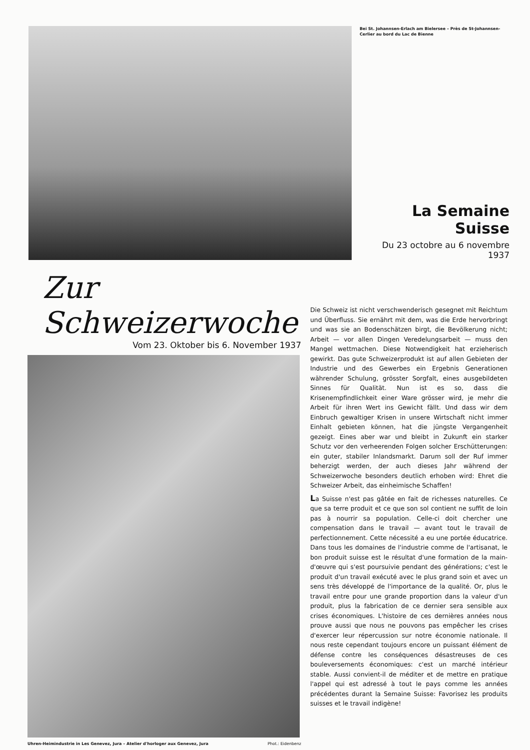Bei St. Johannsen-Erlach am Bielersee – Près de St-Johannsen-Cerlier au bord du Lac de Bienne
La Semaine Suisse
Du 23 octobre au 6 novembre 1937
Zur Schweizerwoche
Vom 23. Oktober bis 6. November 1937
Uhren-Heimindustrie in Les Genevez, Jura – Atelier d'horloger aux Genevez, Jura Phot.: Eidenbenz
Die Schweiz ist nicht verschwenderisch gesegnet mit Reichtum und Überfluss. Sie ernährt mit dem, was die Erde hervorbringt und was sie an Bodenschätzen birgt, die Bevölkerung nicht; Arbeit — vor allen Dingen Veredelungsarbeit — muss den Mangel wettmachen. Diese Notwendigkeit hat erzieherisch gewirkt. Das gute Schweizerprodukt ist auf allen Gebieten der Industrie und des Gewerbes ein Ergebnis Generationen währender Schulung, grösster Sorgfalt, eines ausgebildeten Sinnes für Qualität. Nun ist es so, dass die Krisenempfindlichkeit einer Ware grösser wird, je mehr die Arbeit für ihren Wert ins Gewicht fällt. Und dass wir dem Einbruch gewaltiger Krisen in unsere Wirtschaft nicht immer Einhalt gebieten können, hat die jüngste Vergangenheit gezeigt. Eines aber war und bleibt in Zukunft ein starker Schutz vor den verheerenden Folgen solcher Erschütterungen: ein guter, stabiler Inlandsmarkt. Darum soll der Ruf immer beherzigt werden, der auch dieses Jahr während der Schweizerwoche besonders deutlich erhoben wird: Ehret die Schweizer Arbeit, das einheimische Schaffen!
La Suisse n'est pas gâtée en fait de richesses naturelles. Ce que sa terre produit et ce que son sol contient ne suffit de loin pas à nourrir sa population. Celle-ci doit chercher une compensation dans le travail — avant tout le travail de perfectionnement. Cette nécessité a eu une portée éducatrice. Dans tous les domaines de l'industrie comme de l'artisanat, le bon produit suisse est le résultat d'une formation de la main-d'œuvre qui s'est poursuivie pendant des générations; c'est le produit d'un travail exécuté avec le plus grand soin et avec un sens très développé de l'importance de la qualité. Or, plus le travail entre pour une grande proportion dans la valeur d'un produit, plus la fabrication de ce dernier sera sensible aux crises économiques. L'histoire de ces dernières années nous prouve aussi que nous ne pouvons pas empêcher les crises d'exercer leur répercussion sur notre économie nationale. Il nous reste cependant toujours encore un puissant élément de défense contre les conséquences désastreuses de ces bouleversements économiques: c'est un marché intérieur stable. Aussi convient-il de méditer et de mettre en pratique l'appel qui est adressé à tout le pays comme les années précédentes durant la Semaine Suisse: Favorisez les produits suisses et le travail indigène!